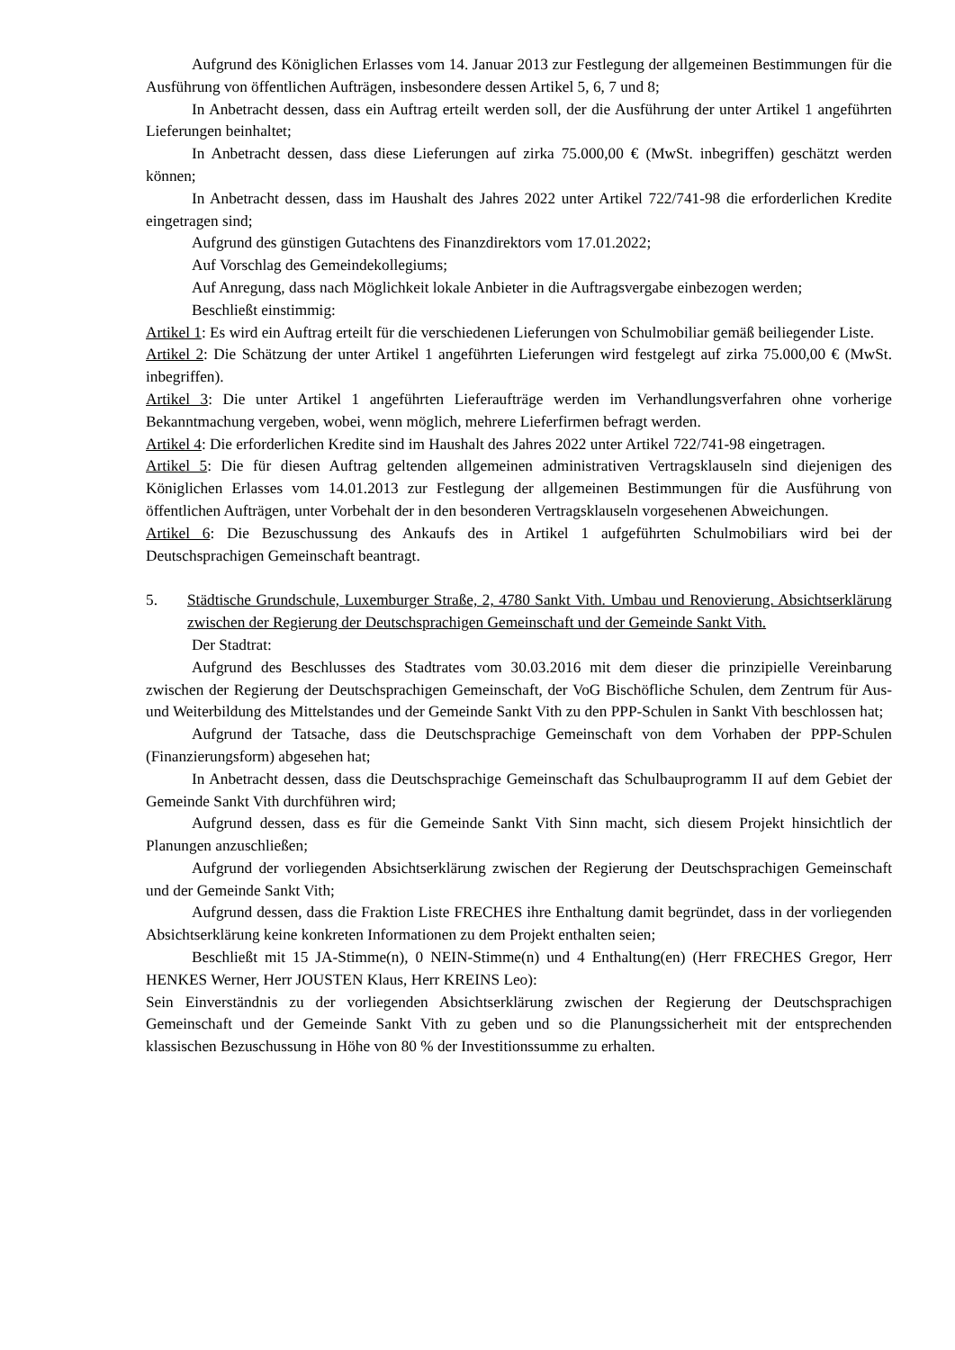Aufgrund des Königlichen Erlasses vom 14. Januar 2013 zur Festlegung der allgemeinen Bestimmungen für die Ausführung von öffentlichen Aufträgen, insbesondere dessen Artikel 5, 6, 7 und 8;
In Anbetracht dessen, dass ein Auftrag erteilt werden soll, der die Ausführung der unter Artikel 1 angeführten Lieferungen beinhaltet;
In Anbetracht dessen, dass diese Lieferungen auf zirka 75.000,00 € (MwSt. inbegriffen) geschätzt werden können;
In Anbetracht dessen, dass im Haushalt des Jahres 2022 unter Artikel 722/741-98 die erforderlichen Kredite eingetragen sind;
Aufgrund des günstigen Gutachtens des Finanzdirektors vom 17.01.2022;
Auf Vorschlag des Gemeindekollegiums;
Auf Anregung, dass nach Möglichkeit lokale Anbieter in die Auftragsvergabe einbezogen werden;
Beschließt einstimmig:
Artikel 1: Es wird ein Auftrag erteilt für die verschiedenen Lieferungen von Schulmobiliar gemäß beiliegender Liste.
Artikel 2: Die Schätzung der unter Artikel 1 angeführten Lieferungen wird festgelegt auf zirka 75.000,00 € (MwSt. inbegriffen).
Artikel 3: Die unter Artikel 1 angeführten Lieferaufträge werden im Verhandlungsverfahren ohne vorherige Bekanntmachung vergeben, wobei, wenn möglich, mehrere Lieferfirmen befragt werden.
Artikel 4: Die erforderlichen Kredite sind im Haushalt des Jahres 2022 unter Artikel 722/741-98 eingetragen.
Artikel 5: Die für diesen Auftrag geltenden allgemeinen administrativen Vertragsklauseln sind diejenigen des Königlichen Erlasses vom 14.01.2013 zur Festlegung der allgemeinen Bestimmungen für die Ausführung von öffentlichen Aufträgen, unter Vorbehalt der in den besonderen Vertragsklauseln vorgesehenen Abweichungen.
Artikel 6: Die Bezuschussung des Ankaufs des in Artikel 1 aufgeführten Schulmobiliars wird bei der Deutschsprachigen Gemeinschaft beantragt.
5. Städtische Grundschule, Luxemburger Straße, 2, 4780 Sankt Vith. Umbau und Renovierung. Absichtserklärung zwischen der Regierung der Deutschsprachigen Gemeinschaft und der Gemeinde Sankt Vith.
Der Stadtrat:
Aufgrund des Beschlusses des Stadtrates vom 30.03.2016 mit dem dieser die prinzipielle Vereinbarung zwischen der Regierung der Deutschsprachigen Gemeinschaft, der VoG Bischöfliche Schulen, dem Zentrum für Aus- und Weiterbildung des Mittelstandes und der Gemeinde Sankt Vith zu den PPP-Schulen in Sankt Vith beschlossen hat;
Aufgrund der Tatsache, dass die Deutschsprachige Gemeinschaft von dem Vorhaben der PPP-Schulen (Finanzierungsform) abgesehen hat;
In Anbetracht dessen, dass die Deutschsprachige Gemeinschaft das Schulbauprogramm II auf dem Gebiet der Gemeinde Sankt Vith durchführen wird;
Aufgrund dessen, dass es für die Gemeinde Sankt Vith Sinn macht, sich diesem Projekt hinsichtlich der Planungen anzuschließen;
Aufgrund der vorliegenden Absichtserklärung zwischen der Regierung der Deutschsprachigen Gemeinschaft und der Gemeinde Sankt Vith;
Aufgrund dessen, dass die Fraktion Liste FRECHES ihre Enthaltung damit begründet, dass in der vorliegenden Absichtserklärung keine konkreten Informationen zu dem Projekt enthalten seien;
Beschließt mit 15 JA-Stimme(n), 0 NEIN-Stimme(n) und 4 Enthaltung(en) (Herr FRECHES Gregor, Herr HENKES Werner, Herr JOUSTEN Klaus, Herr KREINS Leo):
Sein Einverständnis zu der vorliegenden Absichtserklärung zwischen der Regierung der Deutschsprachigen Gemeinschaft und der Gemeinde Sankt Vith zu geben und so die Planungssicherheit mit der entsprechenden klassischen Bezuschussung in Höhe von 80 % der Investitionssumme zu erhalten.